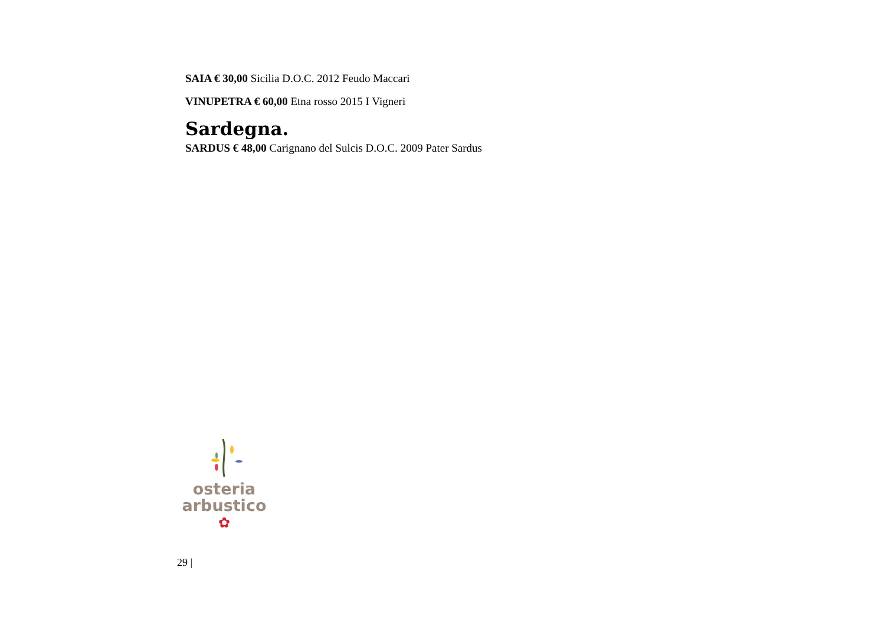SAIA € 30,00 Sicilia D.O.C. 2012 Feudo Maccari
VINUPETRA € 60,00 Etna rosso 2015 I Vigneri
Sardegna.
SARDUS € 48,00 Carignano del Sulcis D.O.C. 2009 Pater Sardus
osteria
arbustico
✿
29 |